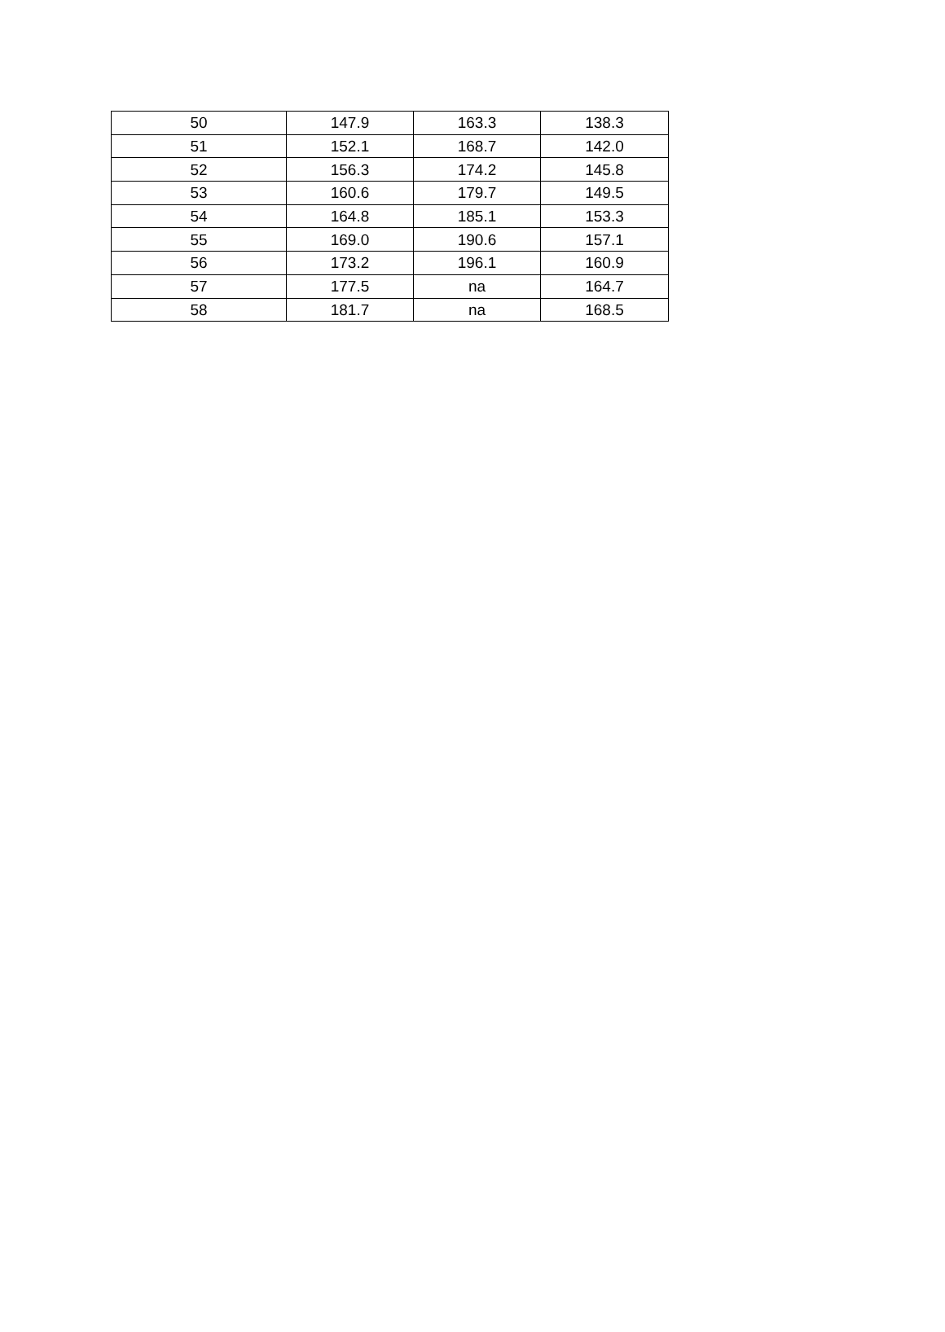| 50 | 147.9 | 163.3 | 138.3 |
| 51 | 152.1 | 168.7 | 142.0 |
| 52 | 156.3 | 174.2 | 145.8 |
| 53 | 160.6 | 179.7 | 149.5 |
| 54 | 164.8 | 185.1 | 153.3 |
| 55 | 169.0 | 190.6 | 157.1 |
| 56 | 173.2 | 196.1 | 160.9 |
| 57 | 177.5 | na | 164.7 |
| 58 | 181.7 | na | 168.5 |